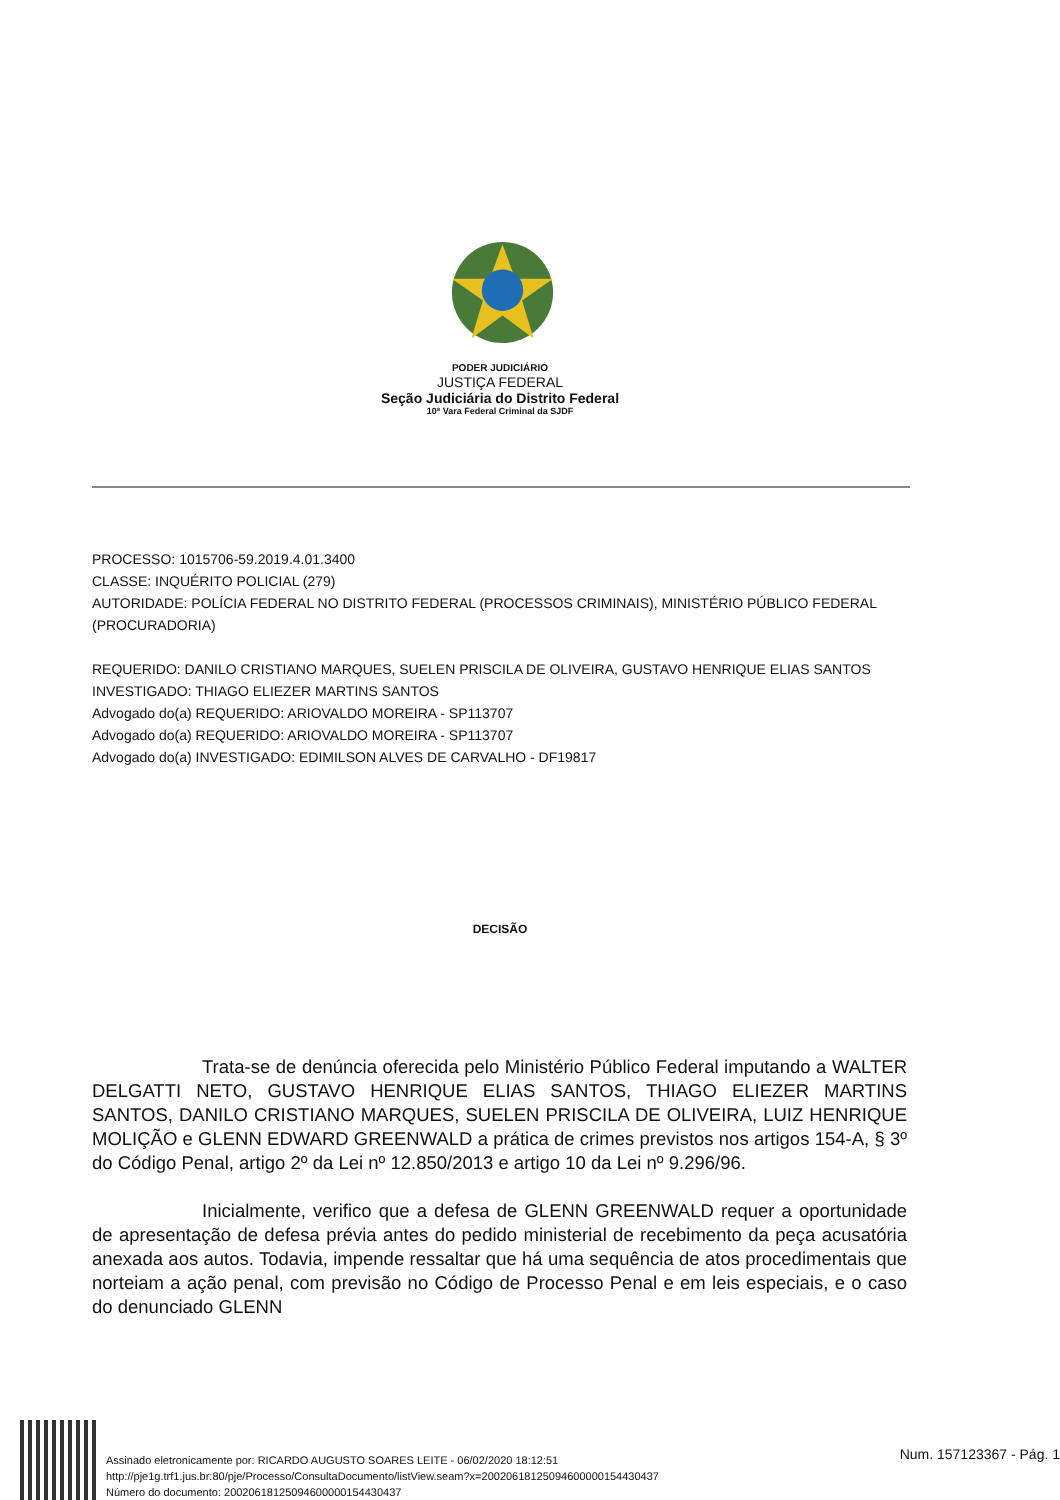PODER JUDICIÁRIO
JUSTIÇA FEDERAL
Seção Judiciária do Distrito Federal
10ª Vara Federal Criminal da SJDF
PROCESSO: 1015706-59.2019.4.01.3400
CLASSE: INQUÉRITO POLICIAL (279)
AUTORIDADE: POLÍCIA FEDERAL NO DISTRITO FEDERAL (PROCESSOS CRIMINAIS), MINISTÉRIO PÚBLICO FEDERAL (PROCURADORIA)
REQUERIDO: DANILO CRISTIANO MARQUES, SUELEN PRISCILA DE OLIVEIRA, GUSTAVO HENRIQUE ELIAS SANTOS
INVESTIGADO: THIAGO ELIEZER MARTINS SANTOS
Advogado do(a) REQUERIDO: ARIOVALDO MOREIRA - SP113707
Advogado do(a) REQUERIDO: ARIOVALDO MOREIRA - SP113707
Advogado do(a) INVESTIGADO: EDIMILSON ALVES DE CARVALHO - DF19817
DECISÃO
Trata-se de denúncia oferecida pelo Ministério Público Federal imputando a WALTER DELGATTI NETO, GUSTAVO HENRIQUE ELIAS SANTOS, THIAGO ELIEZER MARTINS SANTOS, DANILO CRISTIANO MARQUES, SUELEN PRISCILA DE OLIVEIRA, LUIZ HENRIQUE MOLIÇÃO e GLENN EDWARD GREENWALD a prática de crimes previstos nos artigos 154-A, § 3º do Código Penal, artigo 2º da Lei nº 12.850/2013 e artigo 10 da Lei nº 9.296/96.
Inicialmente, verifico que a defesa de GLENN GREENWALD requer a oportunidade de apresentação de defesa prévia antes do pedido ministerial de recebimento da peça acusatória anexada aos autos. Todavia, impende ressaltar que há uma sequência de atos procedimentais que norteiam a ação penal, com previsão no Código de Processo Penal e em leis especiais, e o caso do denunciado GLENN
Assinado eletronicamente por: RICARDO AUGUSTO SOARES LEITE - 06/02/2020 18:12:51
http://pje1g.trf1.jus.br:80/pje/Processo/ConsultaDocumento/listView.seam?x=20020618125094600000154430437
Número do documento: 20020618125094600000154430437
Num. 157123367 - Pág. 1